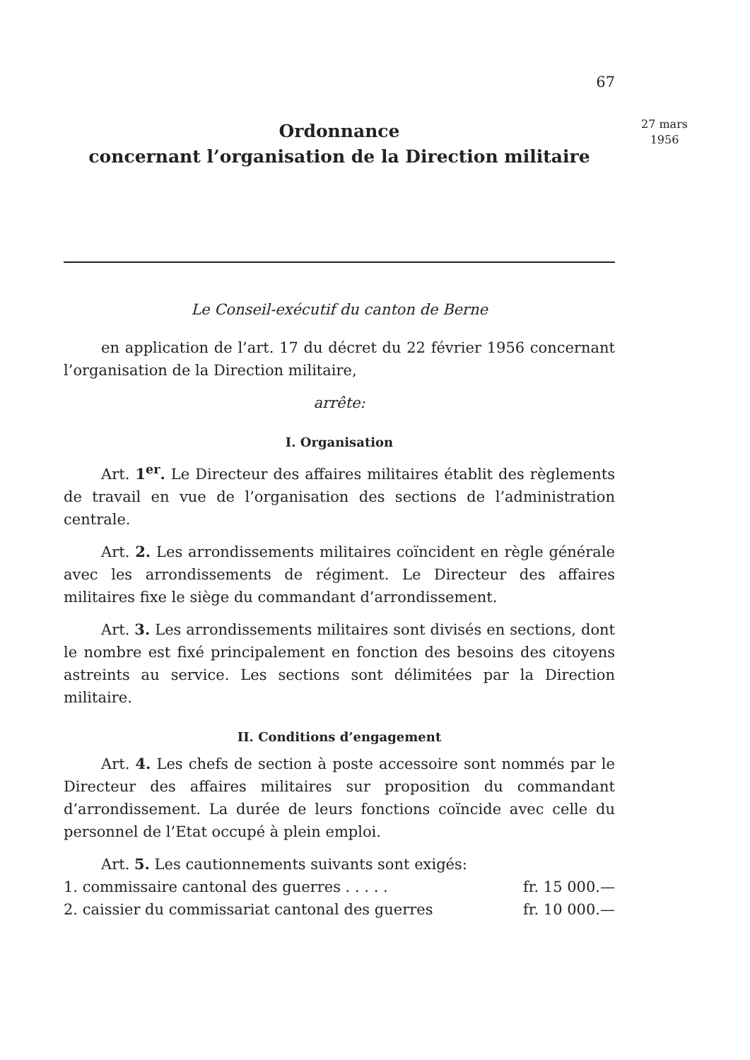27 mars
1956
67
Ordonnance
concernant l’organisation de la Direction militaire
Le Conseil-exécutif du canton de Berne
en application de l’art. 17 du décret du 22 février 1956 concernant l’organisation de la Direction militaire,
arrête:
I. Organisation
Art. 1<sup>er</sup>. Le Directeur des affaires militaires établit des règlements de travail en vue de l’organisation des sections de l’administration centrale.
Art. 2. Les arrondissements militaires coïncident en règle générale avec les arrondissements de régiment. Le Directeur des affaires militaires fixe le siège du commandant d’arrondissement.
Art. 3. Les arrondissements militaires sont divisés en sections, dont le nombre est fixé principalement en fonction des besoins des citoyens astreints au service. Les sections sont délimitées par la Direction militaire.
II. Conditions d’engagement
Art. 4. Les chefs de section à poste accessoire sont nommés par le Directeur des affaires militaires sur proposition du commandant d’arrondissement. La durée de leurs fonctions coïncide avec celle du personnel de l’Etat occupé à plein emploi.
Art. 5. Les cautionnements suivants sont exigés:
1. commissaire cantonal des guerres . . . . . fr. 15 000.—
2. caissier du commissariat cantonal des guerres fr. 10 000.—